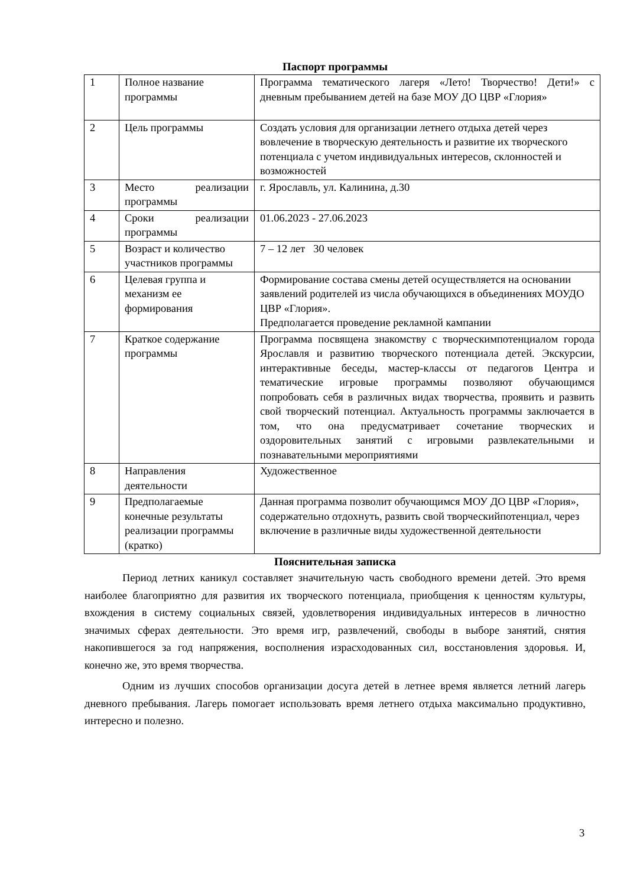Паспорт программы
| 1 | Полное название программы | Программа тематического лагеря «Лето! Творчество! Дети!» с дневным пребыванием детей на базе МОУ ДО ЦВР «Глория» |
| 2 | Цель программы | Создать условия для организации летнего отдыха детей через вовлечение в творческую деятельность и развитие их творческого потенциала с учетом индивидуальных интересов, склонностей и возможностей |
| 3 | Место реализации программы | г. Ярославль, ул. Калинина, д.30 |
| 4 | Сроки реализации программы | 01.06.2023 - 27.06.2023 |
| 5 | Возраст и количество участников программы | 7 – 12 лет 30 человек |
| 6 | Целевая группа и механизм ее формирования | Формирование состава смены детей осуществляется на основании заявлений родителей из числа обучающихся в объединениях МОУДО ЦВР «Глория». Предполагается проведение рекламной кампании |
| 7 | Краткое содержание программы | Программа посвящена знакомству с творческимпотенциалом города Ярославля и развитию творческого потенциала детей. Экскурсии, интерактивные беседы, мастер-классы от педагогов Центра и тематические игровые программы позволяют обучающимся попробовать себя в различных видах творчества, проявить и развить свой творческий потенциал. Актуальность программы заключается в том, что она предусматривает сочетание творческих и оздоровительных занятий с игровыми развлекательными и познавательными мероприятиями |
| 8 | Направления деятельности | Художественное |
| 9 | Предполагаемые конечные результаты реализации программы (кратко) | Данная программа позволит обучающимся МОУ ДО ЦВР «Глория», содержательно отдохнуть, развить свой творческийпотенциал, через включение в различные виды художественной деятельности |
Пояснительная записка
Период летних каникул составляет значительную часть свободного времени детей. Это время наиболее благоприятно для развития их творческого потенциала, приобщения к ценностям культуры, вхождения в систему социальных связей, удовлетворения индивидуальных интересов в личностно значимых сферах деятельности. Это время игр, развлечений, свободы в выборе занятий, снятия накопившегося за год напряжения, восполнения израсходованных сил, восстановления здоровья. И, конечно же, это время творчества.
Одним из лучших способов организации досуга детей в летнее время является летний лагерь дневного пребывания. Лагерь помогает использовать время летнего отдыха максимально продуктивно, интересно и полезно.
3